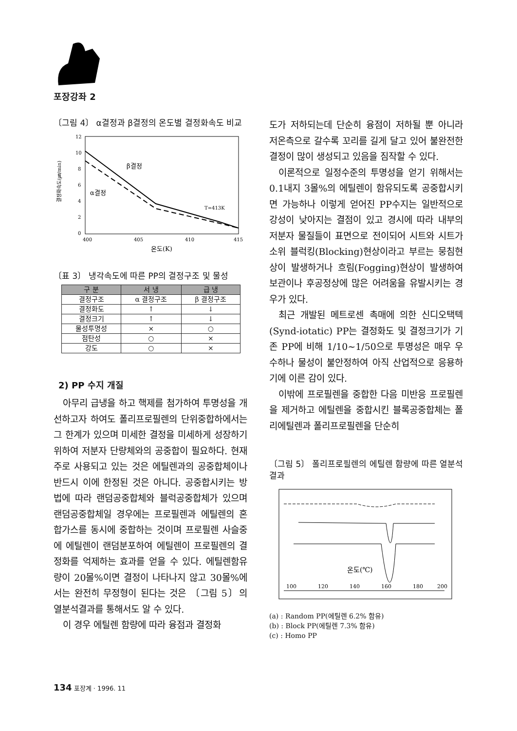포장강좌 2
〔그림 4〕 α결정과 β결정의 온도별 결정화속도 비교
결정화속도(㎛/min)
12
10
8
6
4
2
0
400
405
410
415
온도(K)
β결정
α결정
T=413K
〔표 3〕 냉각속도에 따른 PP의 결정구조 및 물성
| 구 분 | 서 냉 | 급 냉 |
| --- | --- | --- |
| 결정구조 | α 결정구조 | β 결정구조 |
| 결정화도 | ↑ | ↓ |
| 결정크기 | ↑ | ↓ |
| 물성투명성 | × | ○ |
| 점탄성 | ○ | × |
| 강도 | ○ | × |
2) PP 수지 개질
아무리 급냉을 하고 핵제를 첨가하여 투명성을 개선하고자 하여도 폴리프로필렌의 단위중합하에서는 그 한계가 있으며 미세한 결정을 미세하게 성장하기 위하여 저분자 단량체와의 공중합이 필요하다. 현재 주로 사용되고 있는 것은 에틸렌과의 공중합체이나 반드시 이에 한정된 것은 아니다. 공중합시키는 방법에 따라 랜덤공중합체와 블럭공중합체가 있으며 랜덤공중합체일 경우에는 프로필렌과 에틸렌의 혼합가스를 동시에 중합하는 것이며 프로필렌 사슬중에 에틸렌이 랜덤분포하여 에틸렌이 프로필렌의 결정화를 억제하는 효과를 얻을 수 있다. 에틸렌함유량이 20몰%이면 결정이 나타나지 않고 30몰%에서는 완전히 무정형이 된다는 것은 〔그림 5〕의 열분석결과를 통해서도 알 수 있다.
이 경우 에틸렌 함량에 따라 융점과 결정화
도가 저하되는데 단순히 융점이 저하될 뿐 아니라 저온측으로 갈수록 꼬리를 길게 달고 있어 불완전한 결정이 많이 생성되고 있음을 짐작할 수 있다.
이론적으로 일정수준의 투명성을 얻기 위해서는 0.1내지 3몰%의 에틸렌이 함유되도록 공중합시키면 가능하나 이렇게 얻어진 PP수지는 일반적으로 강성이 낮아지는 결점이 있고 경시에 따라 내부의 저분자 물질들이 표면으로 전이되어 시트와 시트가 소위 블럭킹(Blocking)현상이라고 부르는 뭉침현상이 발생하거나 흐림(Fogging)현상이 발생하여 보관이나 후공정상에 많은 어려움을 유발시키는 경우가 있다.
최근 개발된 메트로센 촉매에 의한 신디오택텍(Synd-iotatic) PP는 결정화도 및 결정크기가 기존 PP에 비해 1/10~1/50으로 투명성은 매우 우수하나 물성이 불안정하여 아직 산업적으로 응용하기에 이른 감이 있다.
이밖에 프로필렌을 중합한 다음 미반응 프로필렌을 제거하고 에틸렌을 중합시킨 블록공중합체는 폴리에틸렌과 폴리프로필렌을 단순히
〔그림 5〕 폴리프로필렌의 에틸렌 함량에 따른 열분석결과
온도(℃)
100
120
140
160
180
200
(a) : Random PP(에틸렌 6.2% 함유)
(b) : Block PP(에틸렌 7.3% 함유)
(c) : Homo PP
134 포장계 · 1996. 11